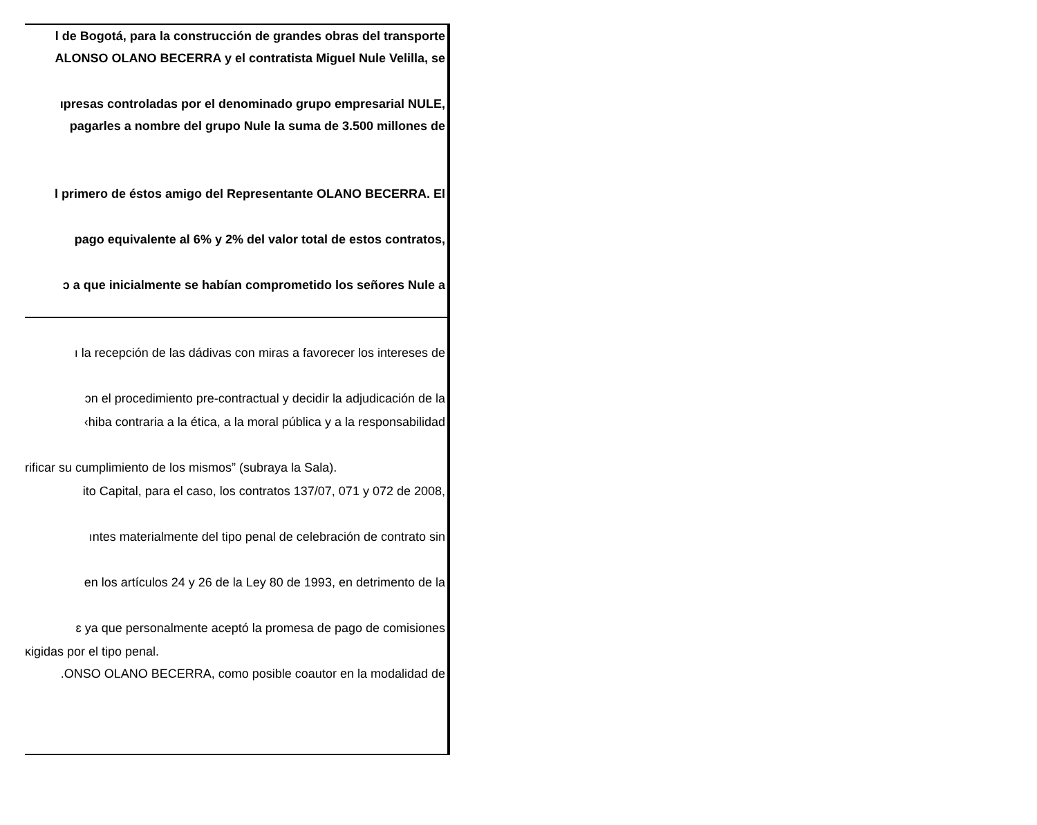l de Bogotá, para la construcción de grandes obras del transporte
ALONSO OLANO BECERRA y el contratista Miguel Nule Velilla, se
ıpresas controladas por el denominado grupo empresarial NULE,
pagarles a nombre del grupo Nule la suma de 3.500 millones de
l primero de éstos amigo del Representante OLANO BECERRA. El
pago equivalente al 6% y 2% del valor total de estos contratos,
ɔ a que inicialmente se habían comprometido los señores Nule a
ı la recepción de las dádivas con miras a favorecer los intereses de
ɔn el procedimiento pre-contractual y decidir la adjudicación de la
‹hiba contraria a la ética, a la moral pública y a la responsabilidad
rificar su cumplimiento de los mismos” (subraya la Sala).
ito Capital, para el caso, los contratos 137/07, 071 y 072 de 2008,
ıntes materialmente del tipo penal de celebración de contrato sin
en los artículos 24 y 26 de la Ley 80 de 1993, en detrimento de la
ɛ ya que personalmente aceptó la promesa de pago de comisiones
ĸigidas por el tipo penal.
.ONSO OLANO BECERRA, como posible coautor en la modalidad de